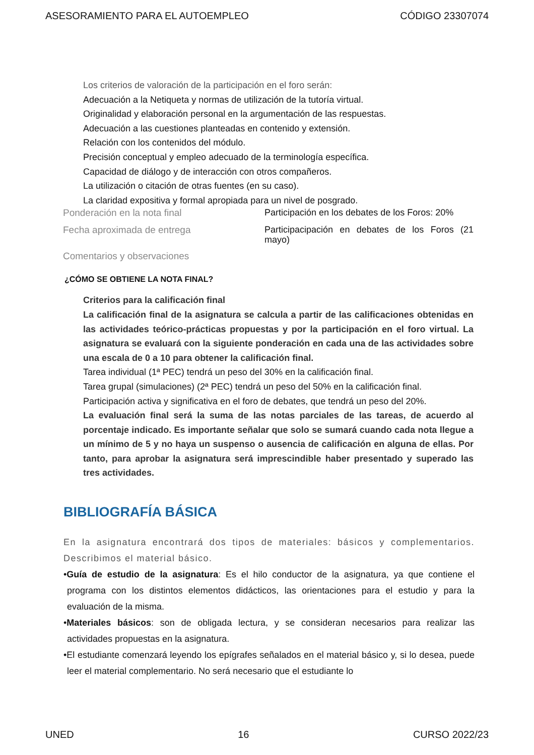ASESORAMIENTO PARA EL AUTOEMPLEO CÓDIGO 23307074
Los criterios de valoración de la participación en el foro serán:
Adecuación a la Netiqueta y normas de utilización de la tutoría virtual.
Originalidad y elaboración personal en la argumentación de las respuestas.
Adecuación a las cuestiones planteadas en contenido y extensión.
Relación con los contenidos del módulo.
Precisión conceptual y empleo adecuado de la terminología específica.
Capacidad de diálogo y de interacción con otros compañeros.
La utilización o citación de otras fuentes (en su caso).
La claridad expositiva y formal apropiada para un nivel de posgrado.
| Ponderación en la nota final | Participación en los debates de los Foros: 20% |
| Fecha aproximada de entrega | Participacipación en debates de los Foros (21 mayo) |
| Comentarios y observaciones | |
¿CÓMO SE OBTIENE LA NOTA FINAL?
Criterios para la calificación final
La calificación final de la asignatura se calcula a partir de las calificaciones obtenidas en las actividades teórico-prácticas propuestas y por la participación en el foro virtual. La asignatura se evaluará con la siguiente ponderación en cada una de las actividades sobre una escala de 0 a 10 para obtener la calificación final.
Tarea individual (1ª PEC) tendrá un peso del 30% en la calificación final.
Tarea grupal (simulaciones) (2ª PEC) tendrá un peso del 50% en la calificación final.
Participación activa y significativa en el foro de debates, que tendrá un peso del 20%.
La evaluación final será la suma de las notas parciales de las tareas, de acuerdo al porcentaje indicado. Es importante señalar que solo se sumará cuando cada nota llegue a un mínimo de 5 y no haya un suspenso o ausencia de calificación en alguna de ellas. Por tanto, para aprobar la asignatura será imprescindible haber presentado y superado las tres actividades.
BIBLIOGRAFÍA BÁSICA
En la asignatura encontrará dos tipos de materiales: básicos y complementarios. Describimos el material básico.
•Guía de estudio de la asignatura: Es el hilo conductor de la asignatura, ya que contiene el programa con los distintos elementos didácticos, las orientaciones para el estudio y para la evaluación de la misma.
•Materiales básicos: son de obligada lectura, y se consideran necesarios para realizar las actividades propuestas en la asignatura.
•El estudiante comenzará leyendo los epígrafes señalados en el material básico y, si lo desea, puede leer el material complementario. No será necesario que el estudiante lo
UNED 16 CURSO 2022/23